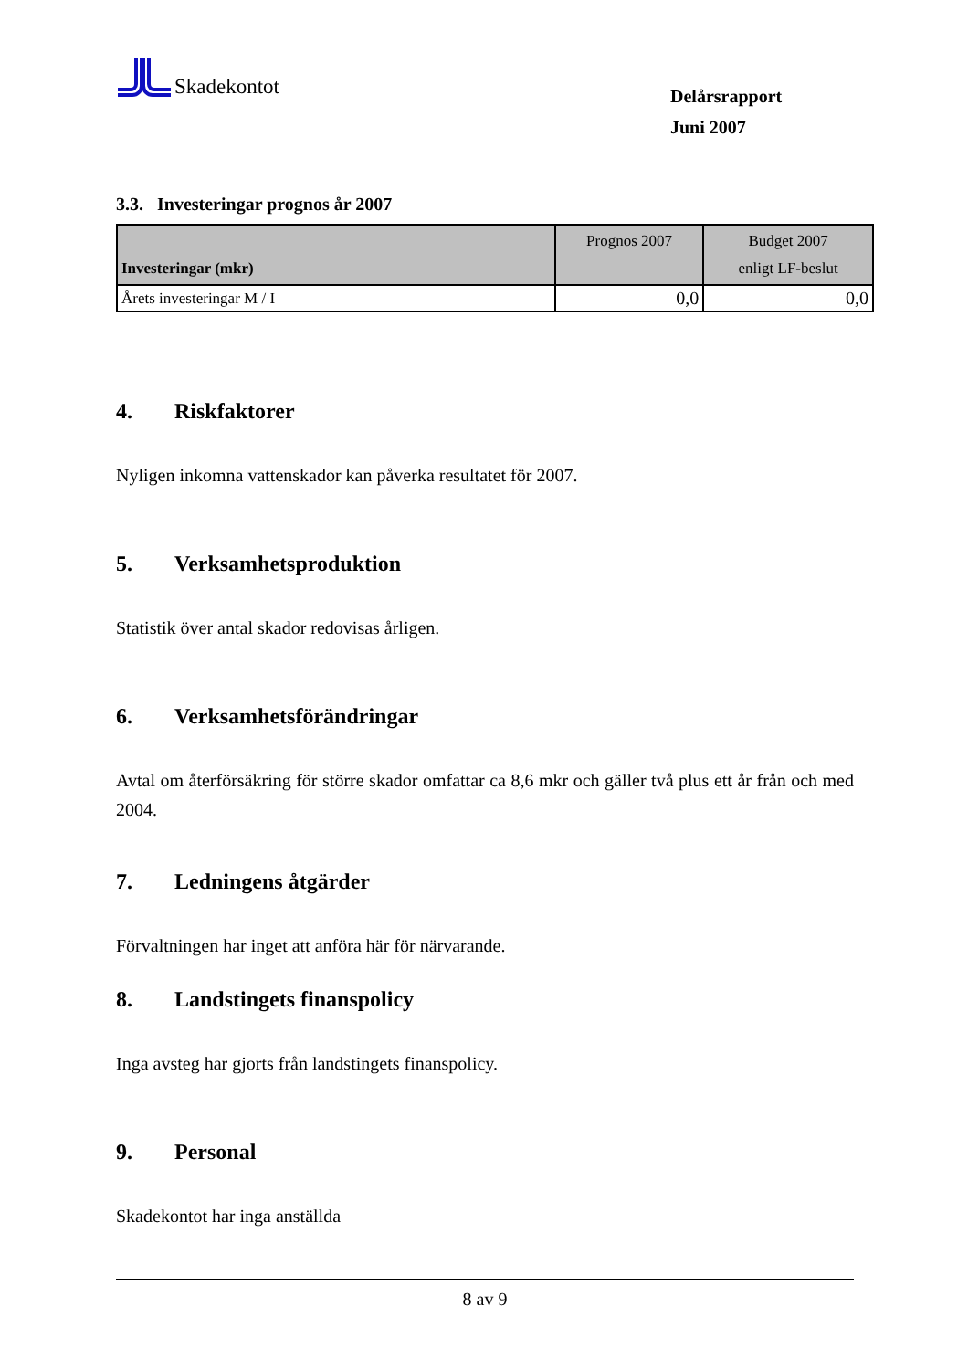Skadekontot
Delårsrapport
Juni 2007
3.3. Investeringar prognos år 2007
| Investeringar (mkr) | Prognos 2007 | Budget 2007 enligt LF-beslut |
| --- | --- | --- |
| Årets investeringar M / I | 0,0 | 0,0 |
4. Riskfaktorer
Nyligen inkomna vattenskador kan påverka resultatet för 2007.
5. Verksamhetsproduktion
Statistik över antal skador redovisas årligen.
6. Verksamhetsförändringar
Avtal om återförsäkring för större skador omfattar ca 8,6 mkr och gäller två plus ett år från och med 2004.
7. Ledningens åtgärder
Förvaltningen har inget att anföra här för närvarande.
8. Landstingets finanspolicy
Inga avsteg har gjorts från landstingets finanspolicy.
9. Personal
Skadekontot har inga anställda
8 av 9